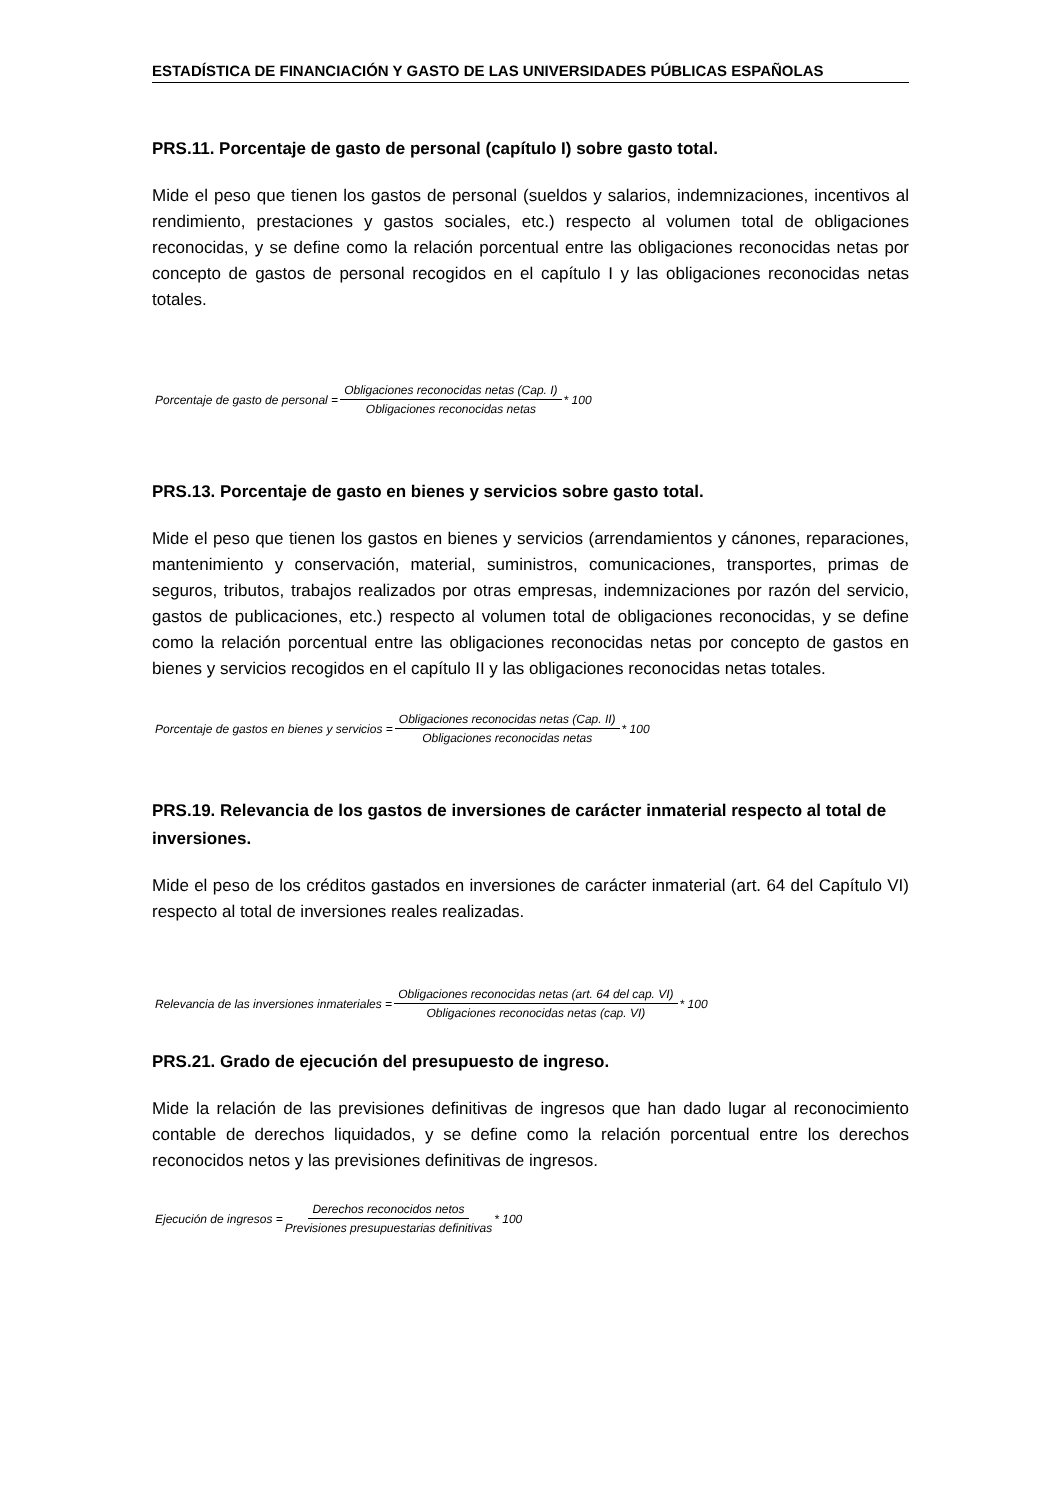ESTADÍSTICA DE FINANCIACIÓN Y GASTO DE LAS UNIVERSIDADES PÚBLICAS ESPAÑOLAS
PRS.11. Porcentaje de gasto de personal (capítulo I) sobre gasto total.
Mide el peso que tienen los gastos de personal (sueldos y salarios, indemnizaciones, incentivos al rendimiento, prestaciones y gastos sociales, etc.) respecto al volumen total de obligaciones reconocidas, y se define como la relación porcentual entre las obligaciones reconocidas netas por concepto de gastos de personal recogidos en el capítulo I y las obligaciones reconocidas netas totales.
Porcentaje de gasto de personal = Obligaciones reconocidas netas (Cap. I) Obligaciones reconocidas netas * 100
PRS.13. Porcentaje de gasto en bienes y servicios sobre gasto total.
Mide el peso que tienen los gastos en bienes y servicios (arrendamientos y cánones, reparaciones, mantenimiento y conservación, material, suministros, comunicaciones, transportes, primas de seguros, tributos, trabajos realizados por otras empresas, indemnizaciones por razón del servicio, gastos de publicaciones, etc.) respecto al volumen total de obligaciones reconocidas, y se define como la relación porcentual entre las obligaciones reconocidas netas por concepto de gastos en bienes y servicios recogidos en el capítulo II y las obligaciones reconocidas netas totales.
Porcentaje de gastos en bienes y servicios = Obligaciones reconocidas netas (Cap. II) Obligaciones reconocidas netas * 100
PRS.19. Relevancia de los gastos de inversiones de carácter inmaterial respecto al total de inversiones.
Mide el peso de los créditos gastados en inversiones de carácter inmaterial (art. 64 del Capítulo VI) respecto al total de inversiones reales realizadas.
Relevancia de las inversiones inmateriales = Obligaciones reconocidas netas (art. 64 del cap. VI) Obligaciones reconocidas netas (cap. VI) * 100
PRS.21. Grado de ejecución del presupuesto de ingreso.
Mide la relación de las previsiones definitivas de ingresos que han dado lugar al reconocimiento contable de derechos liquidados, y se define como la relación porcentual entre los derechos reconocidos netos y las previsiones definitivas de ingresos.
Ejecución de ingresos = Derechos reconocidos netos Previsiones presupuestarias definitivas * 100